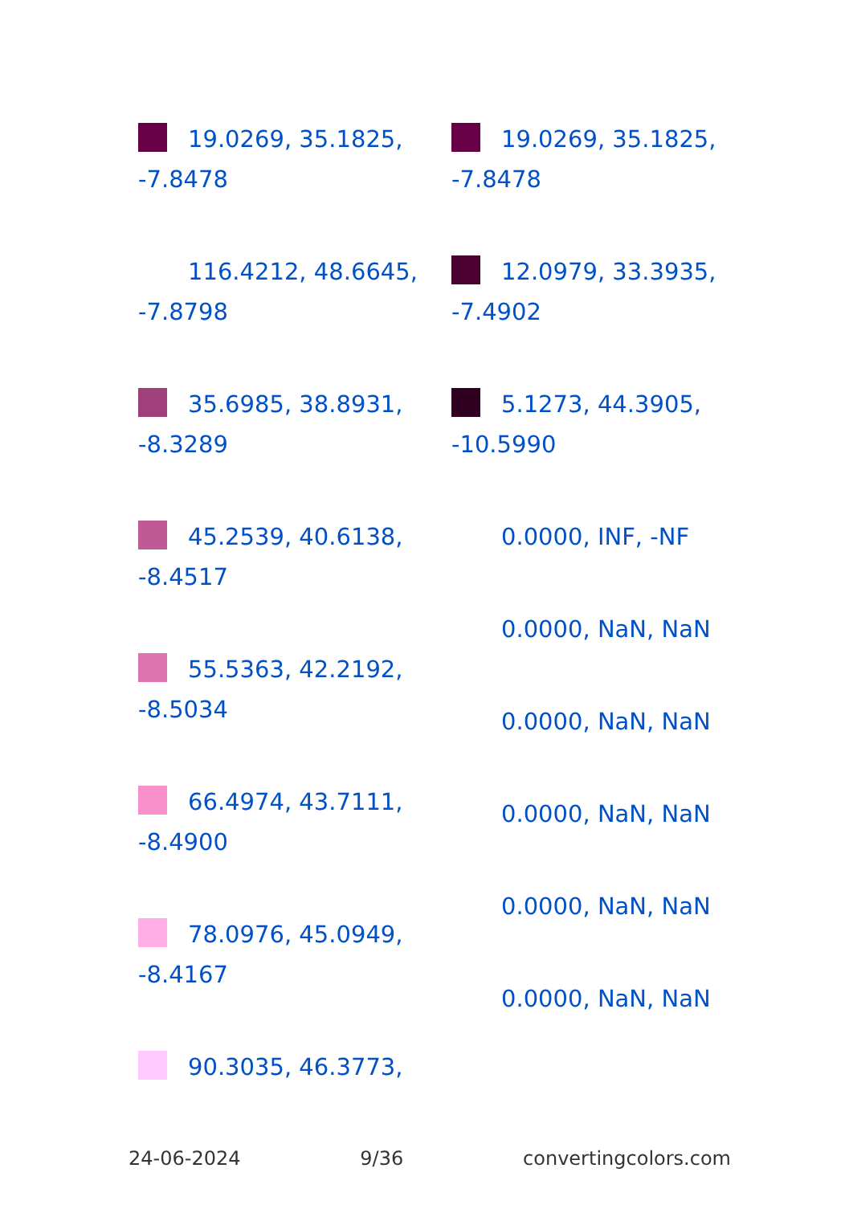19.0269, 35.1825,
-7.8478
116.4212, 48.6645,
-7.8798
35.6985, 38.8931,
-8.3289
45.2539, 40.6138,
-8.4517
55.5363, 42.2192,
-8.5034
66.4974, 43.7111,
-8.4900
78.0976, 45.0949,
-8.4167
90.3035, 46.3773,
19.0269, 35.1825,
-7.8478
12.0979, 33.3935,
-7.4902
5.1273, 44.3905,
-10.5990
0.0000, INF, -NF
0.0000, NaN, NaN
0.0000, NaN, NaN
0.0000, NaN, NaN
0.0000, NaN, NaN
0.0000, NaN, NaN
24-06-2024 9/36 convertingcolors.com